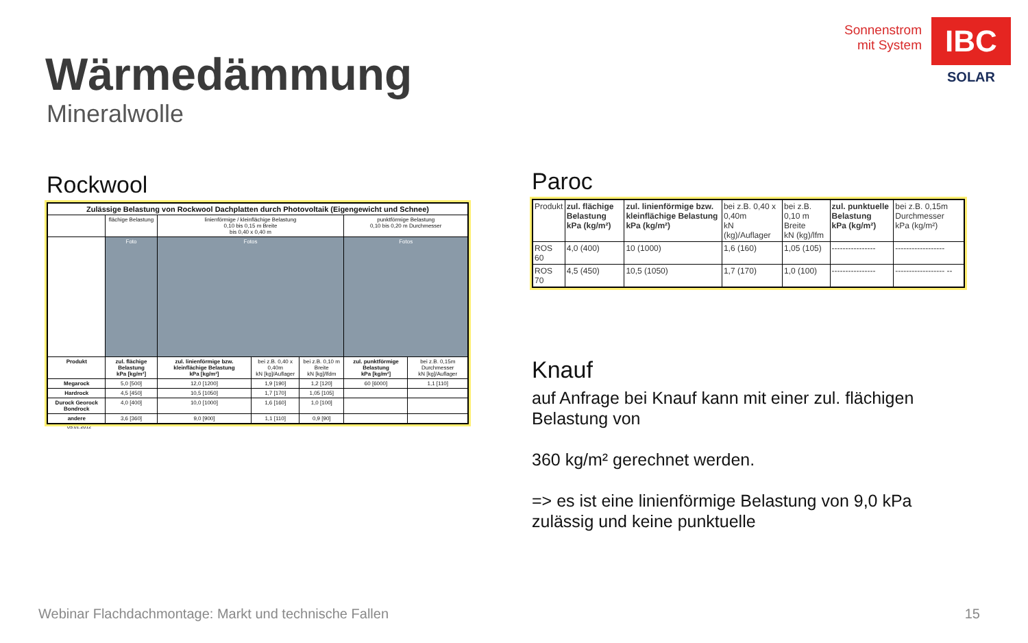Sonnenstrom
mit System
IBC
SOLAR
Wärmedämmung
Mineralwolle
Rockwool
| Zulässige Belastung von Rockwool Dachplatten durch Photovoltaik (Eigengewicht und Schnee) | | | | | | |
| --- | --- | --- | --- | --- | --- | --- |
| | flächige Belastung | linienförmige / kleinflächige Belastung 0,10 bis 0,15 m Breite bis 0,40 x 0,40 m | | | punktförmige Belastung 0,10 bis 0,20 m Durchmesser | |
| | Foto | Fotos | | | Fotos | |
| Produkt | zul. flächige Belastung kPa [kg/m²] | zul. linienförmige bzw. kleinflächige Belastung kPa [kg/m²] | bei z.B. 0,40 x 0,40m kN [kg]/Auflager | bei z.B. 0,10 m Breite kN [kg]/lfdm | zul. punktförmige Belastung kPa [kg/m²] | bei z.B. 0,15m Durchmesser kN [kg]/Auflager |
| Megarock | 5,0 [500] | 12,0 [1200] | 1,9 [190] | 1,2 [120] | 60 [6000] | 1,1 [110] |
| Hardrock | 4,5 [450] | 10,5 [1050] | 1,7 [170] | 1,05 [105] | | |
| Durock Georock Bondrock | 4,0 [400] | 10,0 [1000] | 1,6 [160] | 1,0 [100] | | |
| andere | 3,6 [360] | 9,0 [900] | 1,1 [110] | 0,9 [90] | | |
05.01.2012
Paroc
| Produkt | zul. flächige Belastung kPa (kg/m²) | zul. linienförmige bzw. kleinflächige Belastung kPa (kg/m²) | bei z.B. 0,40 x 0,40m kN (kg)/Auflager | bei z.B. 0,10 m Breite kN (kg)/lfm | zul. punktuelle Belastung kPa (kg/m²) | bei z.B. 0,15m Durchmesser kPa (kg/m²) |
| ROS 60 | 4,0 (400) | 10 (1000) | 1,6 (160) | 1,05 (105) | ---------------- | ------------------ |
| ROS 70 | 4,5 (450) | 10,5 (1050) | 1,7 (170) | 1,0 (100) | ---------------- | ------------------ -- |
Knauf
auf Anfrage bei Knauf kann mit einer zul. flächigen Belastung von
360 kg/m² gerechnet werden.
=> es ist eine linienförmige Belastung von 9,0 kPa zulässig und keine punktuelle
Webinar Flachdachmontage: Markt und technische Fallen
15